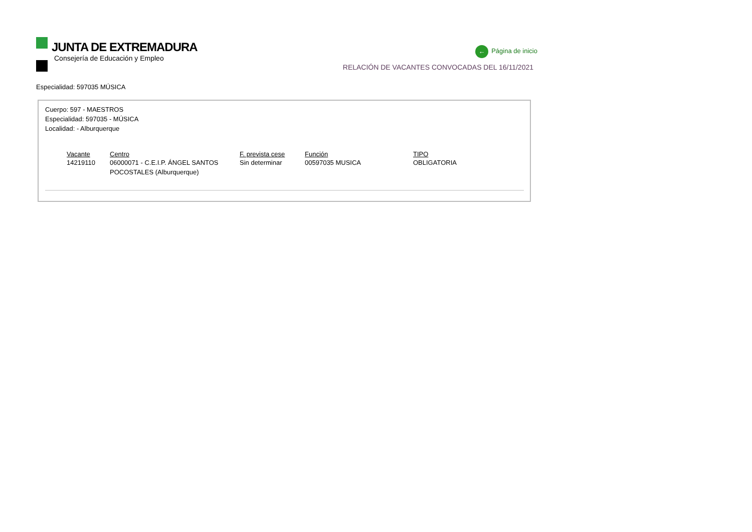JUNTA DE EXTREMADURA
Consejería de Educación y Empleo
← Página de inicio
RELACIÓN DE VACANTES CONVOCADAS DEL 16/11/2021
Especialidad: 597035 MÚSICA
Cuerpo: 597 - MAESTROS
Especialidad: 597035 - MÚSICA
Localidad: - Alburquerque
| Vacante | Centro | F. prevista cese | Función | TIPO |
| --- | --- | --- | --- | --- |
| 14219110 | 06000071 - C.E.I.P. ÁNGEL SANTOS POCOSTALES (Alburquerque) | Sin determinar | 00597035 MUSICA | OBLIGATORIA |